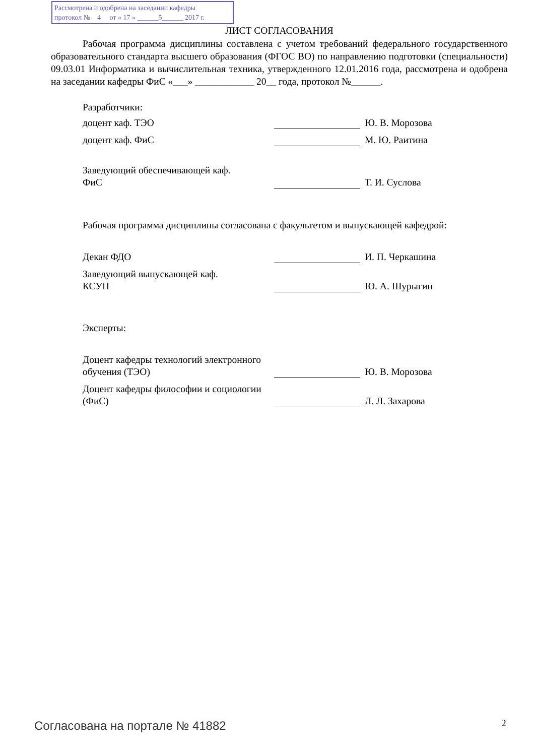Рассмотрена и одобрена на заседании кафедры
протокол № 4 от « 17 » ______5______ 2017 г.
ЛИСТ СОГЛАСОВАНИЯ
Рабочая программа дисциплины составлена с учетом требований федерального государственного образовательного стандарта высшего образования (ФГОС ВО) по направлению подготовки (специальности) 09.03.01 Информатика и вычислительная техника, утвержденного 12.01.2016 года, рассмотрена и одобрена на заседании кафедры ФиС «___» ____________ 20__ года, протокол №______.
Разработчики:
доцент каф. ТЭО
Ю. В. Морозова
доцент каф. ФиС
М. Ю. Раитина
Заведующий обеспечивающей каф.
ФиС
Т. И. Суслова
Рабочая программа дисциплины согласована с факультетом и выпускающей кафедрой:
Декан ФДО
И. П. Черкашина
Заведующий выпускающей каф.
КСУП
Ю. А. Шурыгин
Эксперты:
Доцент кафедры технологий электронного обучения (ТЭО)
Ю. В. Морозова
Доцент кафедры философии и социологии (ФиС)
Л. Л. Захарова
Согласована на портале № 41882 2